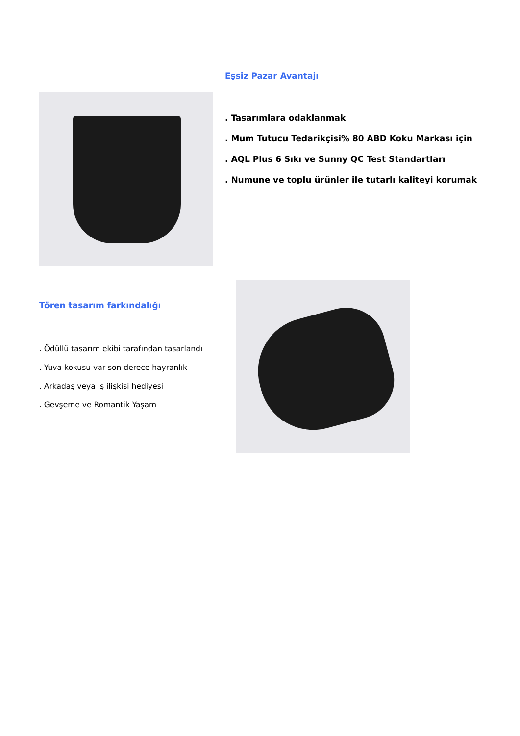Eşsiz Pazar Avantajı
. Tasarımlara odaklanmak
. Mum Tutucu Tedarikçisi% 80 ABD Koku Markası için
. AQL Plus 6 Sıkı ve Sunny QC Test Standartları
. Numune ve toplu ürünler ile tutarlı kaliteyi korumak
Tören tasarım farkındalığı
. Ödüllü tasarım ekibi tarafından tasarlandı
. Yuva kokusu var son derece hayranlık
. Arkadaş veya iş ilişkisi hediyesi
. Gevşeme ve Romantik Yaşam